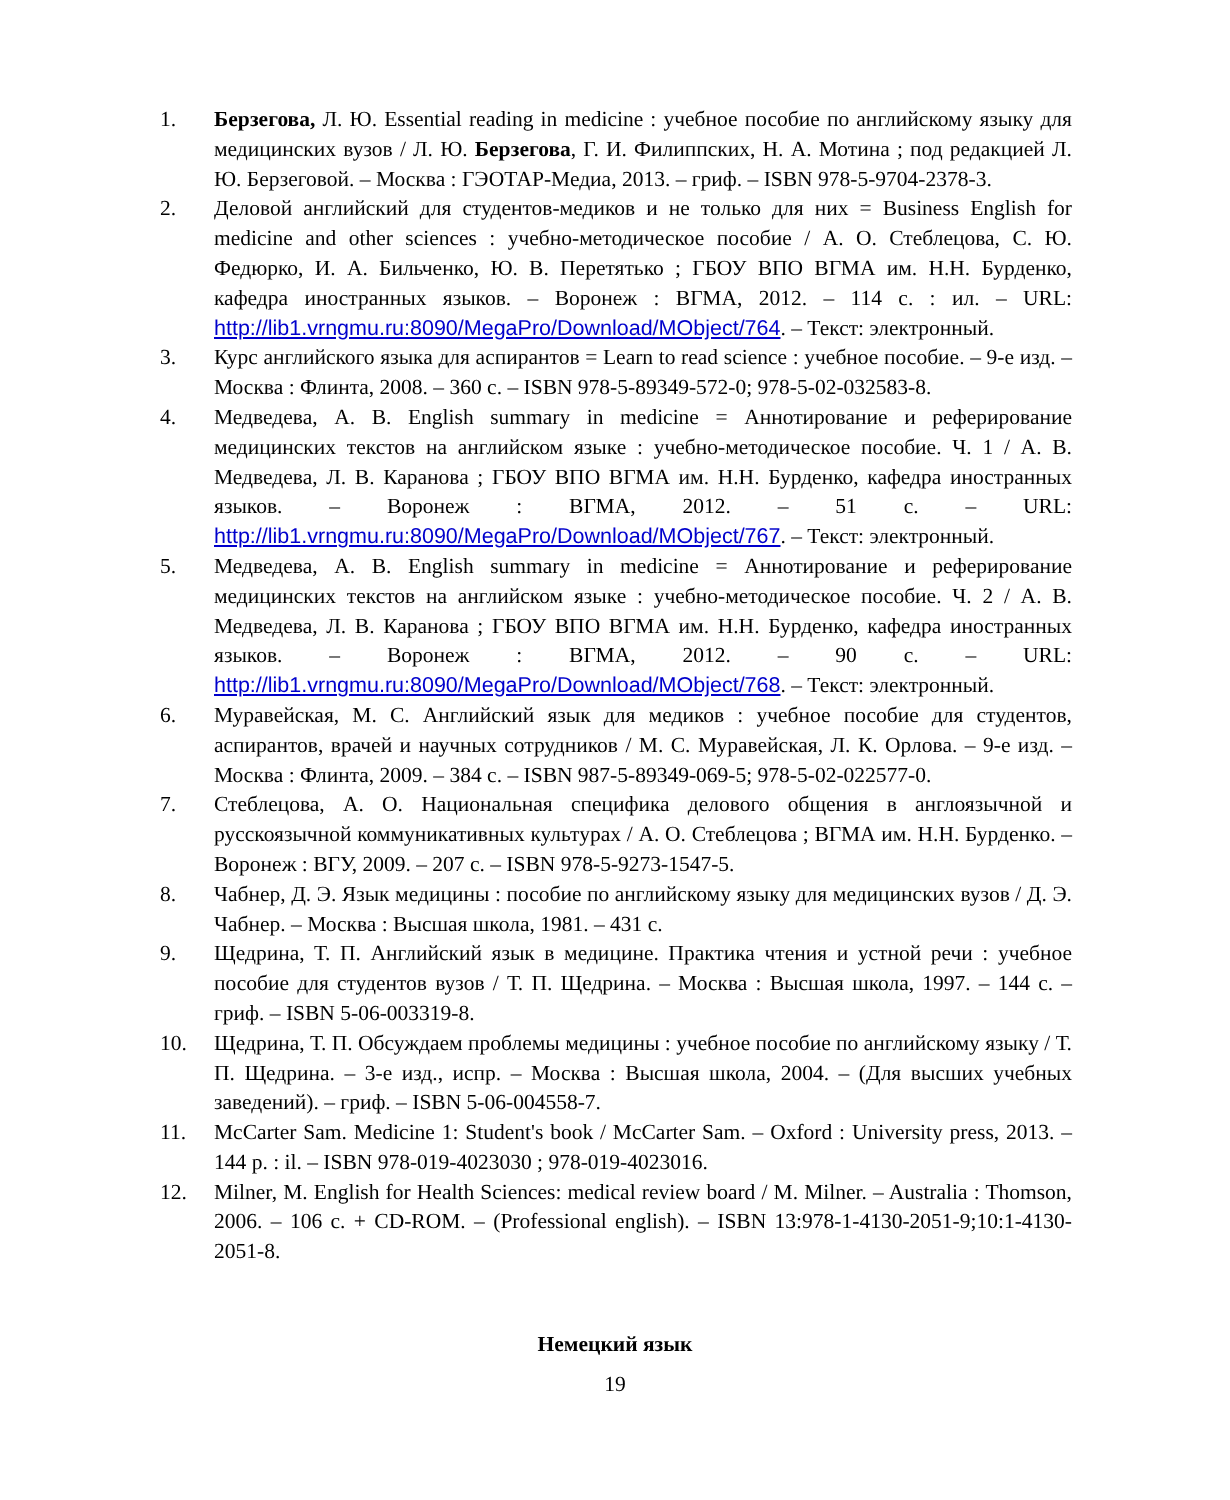1. Берзегова, Л. Ю. Essential reading in medicine : учебное пособие по английскому языку для медицинских вузов / Л. Ю. Берзегова, Г. И. Филиппских, Н. А. Мотина ; под редакцией Л. Ю. Берзеговой. – Москва : ГЭОТАР-Медиа, 2013. – гриф. – ISBN 978-5-9704-2378-3.
2. Деловой английский для студентов-медиков и не только для них = Business English for medicine and other sciences : учебно-методическое пособие / А. О. Стеблецова, С. Ю. Федюрко, И. А. Бильченко, Ю. В. Перетятько ; ГБОУ ВПО ВГМА им. Н.Н. Бурденко, кафедра иностранных языков. – Воронеж : ВГМА, 2012. – 114 с. : ил. – URL: http://lib1.vrngmu.ru:8090/MegaPro/Download/MObject/764. – Текст: электронный.
3. Курс английского языка для аспирантов = Learn to read science : учебное пособие. – 9-е изд. – Москва : Флинта, 2008. – 360 с. – ISBN 978-5-89349-572-0; 978-5-02-032583-8.
4. Медведева, А. В. English summary in medicine = Аннотирование и реферирование медицинских текстов на английском языке : учебно-методическое пособие. Ч. 1 / А. В. Медведева, Л. В. Каранова ; ГБОУ ВПО ВГМА им. Н.Н. Бурденко, кафедра иностранных языков. – Воронеж : ВГМА, 2012. – 51 с. – URL: http://lib1.vrngmu.ru:8090/MegaPro/Download/MObject/767. – Текст: электронный.
5. Медведева, А. В. English summary in medicine = Аннотирование и реферирование медицинских текстов на английском языке : учебно-методическое пособие. Ч. 2 / А. В. Медведева, Л. В. Каранова ; ГБОУ ВПО ВГМА им. Н.Н. Бурденко, кафедра иностранных языков. – Воронеж : ВГМА, 2012. – 90 с. – URL: http://lib1.vrngmu.ru:8090/MegaPro/Download/MObject/768. – Текст: электронный.
6. Муравейская, М. С. Английский язык для медиков : учебное пособие для студентов, аспирантов, врачей и научных сотрудников / М. С. Муравейская, Л. К. Орлова. – 9-е изд. – Москва : Флинта, 2009. – 384 с. – ISBN 987-5-89349-069-5; 978-5-02-022577-0.
7. Стеблецова, А. О. Национальная специфика делового общения в англоязычной и русскоязычной коммуникативных культурах / А. О. Стеблецова ; ВГМА им. Н.Н. Бурденко. – Воронеж : ВГУ, 2009. – 207 с. – ISBN 978-5-9273-1547-5.
8. Чабнер, Д. Э. Язык медицины : пособие по английскому языку для медицинских вузов / Д. Э. Чабнер. – Москва : Высшая школа, 1981. – 431 с.
9. Щедрина, Т. П. Английский язык в медицине. Практика чтения и устной речи : учебное пособие для студентов вузов / Т. П. Щедрина. – Москва : Высшая школа, 1997. – 144 с. – гриф. – ISBN 5-06-003319-8.
10. Щедрина, Т. П. Обсуждаем проблемы медицины : учебное пособие по английскому языку / Т. П. Щедрина. – 3-е изд., испр. – Москва : Высшая школа, 2004. – (Для высших учебных заведений). – гриф. – ISBN 5-06-004558-7.
11. McCarter Sam. Medicine 1: Student's book / McCarter Sam. – Oxford : University press, 2013. – 144 p. : il. – ISBN 978-019-4023030 ; 978-019-4023016.
12. Milner, M. English for Health Sciences: medical review board / M. Milner. – Australia : Thomson, 2006. – 106 c. + CD-ROM. – (Professional english). – ISBN 13:978-1-4130-2051-9;10:1-4130-2051-8.
Немецкий язык
19